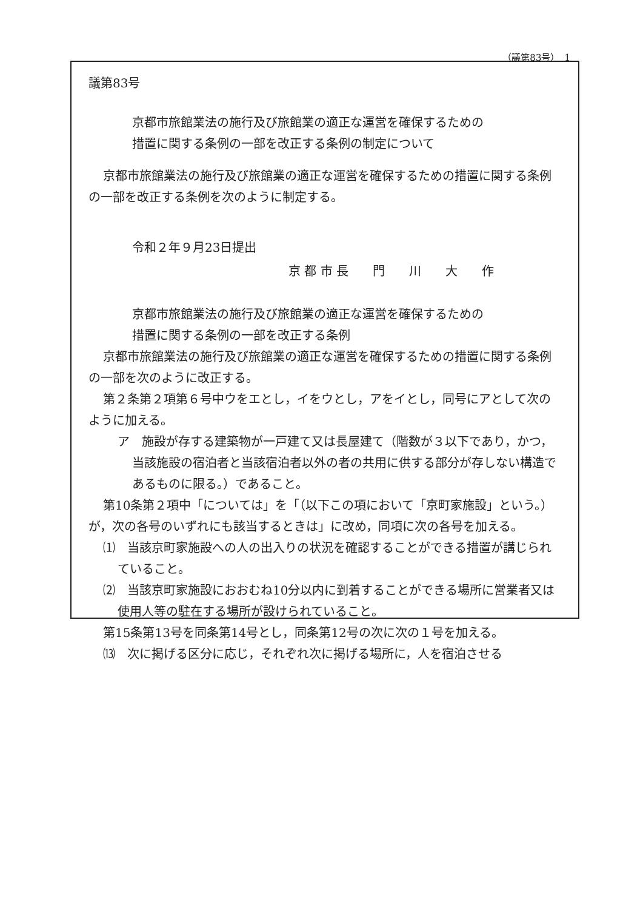（議第83号）　1
議第83号
京都市旅館業法の施行及び旅館業の適正な運営を確保するための
措置に関する条例の一部を改正する条例の制定について
京都市旅館業法の施行及び旅館業の適正な運営を確保するための措置に関する条例の一部を改正する条例を次のように制定する。
令和２年９月23日提出
京 都 市 長　　門　　川　　大　　作
京都市旅館業法の施行及び旅館業の適正な運営を確保するための
措置に関する条例の一部を改正する条例
京都市旅館業法の施行及び旅館業の適正な運営を確保するための措置に関する条例の一部を次のように改正する。
第２条第２項第６号中ウをエとし，イをウとし，アをイとし，同号にアとして次のように加える。
ア　施設が存する建築物が一戸建て又は長屋建て（階数が３以下であり，かつ，当該施設の宿泊者と当該宿泊者以外の者の共用に供する部分が存しない構造であるものに限る。）であること。
第10条第２項中「については」を「（以下この項において「京町家施設」という。）が，次の各号のいずれにも該当するときは」に改め，同項に次の各号を加える。
⑴　当該京町家施設への人の出入りの状況を確認することができる措置が講じられていること。
⑵　当該京町家施設におおむね10分以内に到着することができる場所に営業者又は使用人等の駐在する場所が設けられていること。
第15条第13号を同条第14号とし，同条第12号の次に次の１号を加える。
⒀　次に掲げる区分に応じ，それぞれ次に掲げる場所に，人を宿泊させる